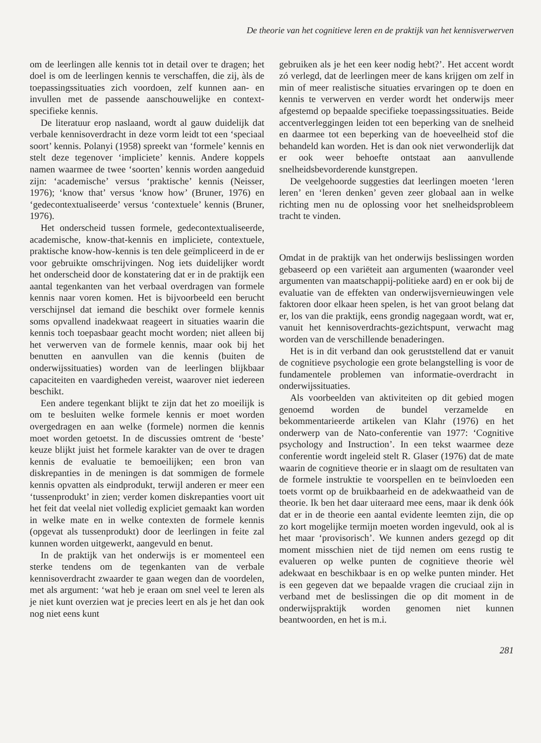De theorie van het cognitieve leren en de praktijk van het kennisverwerven
om de leerlingen alle kennis tot in detail over te dragen; het doel is om de leerlingen kennis te verschaffen, die zij, àls de toepassingssituaties zich voordoen, zelf kunnen aan- en invullen met de passende aanschouwelijke en context-specifieke kennis.
De literatuur erop naslaand, wordt al gauw duidelijk dat verbale kennisoverdracht in deze vorm leidt tot een ‘speciaal soort’ kennis. Polanyi (1958) spreekt van ‘formele’ kennis en stelt deze tegenover ‘impliciete’ kennis. Andere koppels namen waarmee de twee ‘soorten’ kennis worden aangeduid zijn: ‘academische’ versus ‘praktische’ kennis (Neisser, 1976); ‘know that’ versus ‘know how’ (Bruner, 1976) en ‘gedecontextualiseerde’ versus ‘contextuele’ kennis (Bruner, 1976).
Het onderscheid tussen formele, gedecontextualiseerde, academische, know-that-kennis en impliciete, contextuele, praktische know-how-kennis is ten dele geïmpliceerd in de er voor gebruikte omschrijvingen. Nog iets duidelijker wordt het onderscheid door de konstatering dat er in de praktijk een aantal tegenkanten van het verbaal overdragen van formele kennis naar voren komen. Het is bijvoorbeeld een berucht verschijnsel dat iemand die beschikt over formele kennis soms opvallend inadekwaat reageert in situaties waarin die kennis toch toepasbaar geacht mocht worden; niet alleen bij het verwerven van de formele kennis, maar ook bij het benutten en aanvullen van die kennis (buiten de onderwijssituaties) worden van de leerlingen blijkbaar capaciteiten en vaardigheden vereist, waarover niet iedereen beschikt.
Een andere tegenkant blijkt te zijn dat het zo moeilijk is om te besluiten welke formele kennis er moet worden overgedragen en aan welke (formele) normen die kennis moet worden getoetst. In de discussies omtrent de ‘beste’ keuze blijkt juist het formele karakter van de over te dragen kennis de evaluatie te bemoeilijken; een bron van diskrepanties in de meningen is dat sommigen de formele kennis opvatten als eindprodukt, terwijl anderen er meer een ‘tussenprodukt’ in zien; verder komen diskrepanties voort uit het feit dat veelal niet volledig expliciet gemaakt kan worden in welke mate en in welke contexten de formele kennis (opgevat als tussenprodukt) door de leerlingen in feite zal kunnen worden uitgewerkt, aangevuld en benut.
In de praktijk van het onderwijs is er momenteel een sterke tendens om de tegenkanten van de verbale kennisoverdracht zwaarder te gaan wegen dan de voordelen, met als argument: ‘wat heb je eraan om snel veel te leren als je niet kunt overzien wat je precies leert en als je het dan ook nog niet eens kunt
gebruiken als je het een keer nodig hebt?’. Het accent wordt zó verlegd, dat de leerlingen meer de kans krijgen om zelf in min of meer realistische situaties ervaringen op te doen en kennis te verwerven en verder wordt het onderwijs meer afgestemd op bepaalde specifieke toepassingssituaties. Beide accentverleggingen leiden tot een beperking van de snelheid en daarmee tot een beperking van de hoeveelheid stof die behandeld kan worden. Het is dan ook niet verwonderlijk dat er ook weer behoefte ontstaat aan aanvullende snelheidsbevorderende kunstgrepen.
De veelgehoorde suggesties dat leerlingen moeten ‘leren leren’ en ‘leren denken’ geven zeer globaal aan in welke richting men nu de oplossing voor het snelheidsprobleem tracht te vinden.
Omdat in de praktijk van het onderwijs beslissingen worden gebaseerd op een variëteit aan argumenten (waaronder veel argumenten van maatschappij-politieke aard) en er ook bij de evaluatie van de effekten van onderwijsvernieuwingen vele faktoren door elkaar heen spelen, is het van groot belang dat er, los van die praktijk, eens grondig nagegaan wordt, wat er, vanuit het kennisoverdrachts-gezichtspunt, verwacht mag worden van de verschillende benaderingen.
Het is in dit verband dan ook geruststellend dat er vanuit de cognitieve psychologie een grote belangstelling is voor de fundamentele problemen van informatie-overdracht in onderwijssituaties.
Als voorbeelden van aktiviteiten op dit gebied mogen genoemd worden de bundel verzamelde en bekommentarieerde artikelen van Klahr (1976) en het onderwerp van de Nato-conferentie van 1977: ‘Cognitive psychology and Instruction’. In een tekst waarmee deze conferentie wordt ingeleid stelt R. Glaser (1976) dat de mate waarin de cognitieve theorie er in slaagt om de resultaten van de formele instruktie te voorspellen en te beïnvloeden een toets vormt op de bruikbaarheid en de adekwaatheid van de theorie. Ik ben het daar uiteraard mee eens, maar ik denk óók dat er in de theorie een aantal evidente leemten zijn, die op zo kort mogelijke termijn moeten worden ingevuld, ook al is het maar ‘provisorisch’. We kunnen anders gezegd op dit moment misschien niet de tijd nemen om eens rustig te evalueren op welke punten de cognitieve theorie wèl adekwaat en beschikbaar is en op welke punten minder. Het is een gegeven dat we bepaalde vragen die cruciaal zijn in verband met de beslissingen die op dit moment in de onderwijspraktijk worden genomen niet kunnen beantwoorden, en het is m.i.
281